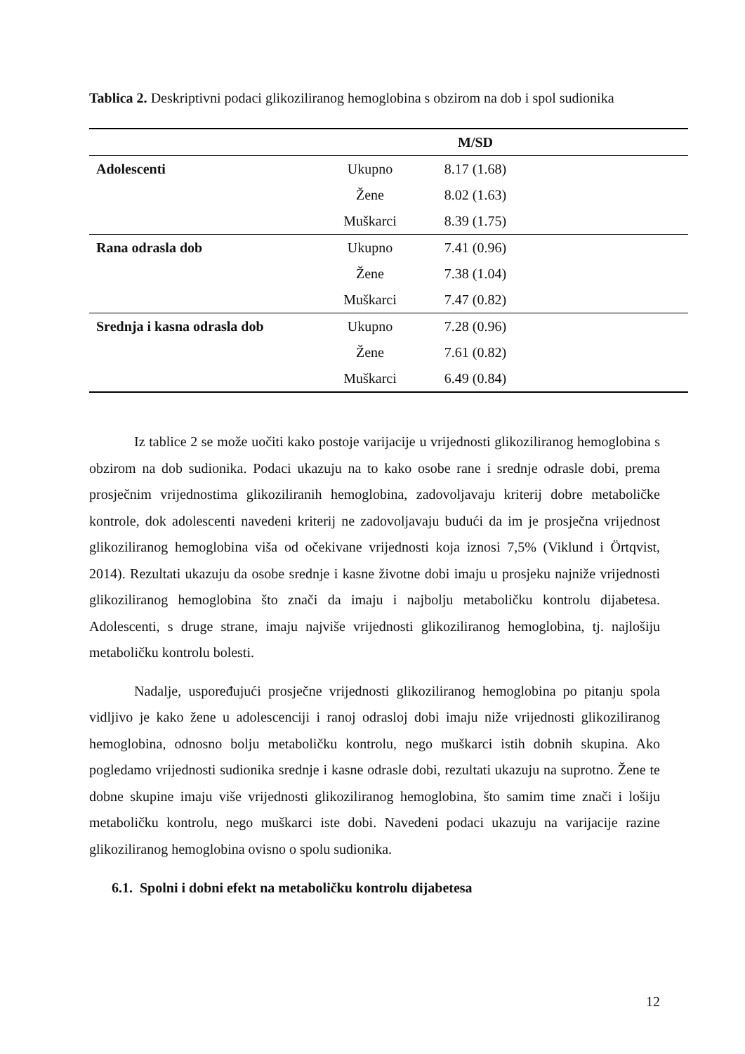Tablica 2. Deskriptivni podaci glikoziliranog hemoglobina s obzirom na dob i spol sudionika
| | | M/SD | |
| --- | --- | --- | --- |
| Adolescenti | Ukupno | 8.17 (1.68) | |
| | Žene | 8.02 (1.63) | |
| | Muškarci | 8.39 (1.75) | |
| Rana odrasla dob | Ukupno | 7.41 (0.96) | |
| | Žene | 7.38 (1.04) | |
| | Muškarci | 7.47 (0.82) | |
| Srednja i kasna odrasla dob | Ukupno | 7.28 (0.96) | |
| | Žene | 7.61 (0.82) | |
| | Muškarci | 6.49 (0.84) | |
Iz tablice 2 se može uočiti kako postoje varijacije u vrijednosti glikoziliranog hemoglobina s obzirom na dob sudionika. Podaci ukazuju na to kako osobe rane i srednje odrasle dobi, prema prosječnim vrijednostima glikoziliranih hemoglobina, zadovoljavaju kriterij dobre metaboličke kontrole, dok adolescenti navedeni kriterij ne zadovoljavaju budući da im je prosječna vrijednost glikoziliranog hemoglobina viša od očekivane vrijednosti koja iznosi 7,5% (Viklund i Örtqvist, 2014). Rezultati ukazuju da osobe srednje i kasne životne dobi imaju u prosjeku najniže vrijednosti glikoziliranog hemoglobina što znači da imaju i najbolju metaboličku kontrolu dijabetesa. Adolescenti, s druge strane, imaju najviše vrijednosti glikoziliranog hemoglobina, tj. najlošiju metaboličku kontrolu bolesti.
Nadalje, uspoređujući prosječne vrijednosti glikoziliranog hemoglobina po pitanju spola vidljivo je kako žene u adolescenciji i ranoj odrasloj dobi imaju niže vrijednosti glikoziliranog hemoglobina, odnosno bolju metaboličku kontrolu, nego muškarci istih dobnih skupina. Ako pogledamo vrijednosti sudionika srednje i kasne odrasle dobi, rezultati ukazuju na suprotno. Žene te dobne skupine imaju više vrijednosti glikoziliranog hemoglobina, što samim time znači i lošiju metaboličku kontrolu, nego muškarci iste dobi. Navedeni podaci ukazuju na varijacije razine glikoziliranog hemoglobina ovisno o spolu sudionika.
6.1. Spolni i dobni efekt na metaboličku kontrolu dijabetesa
12